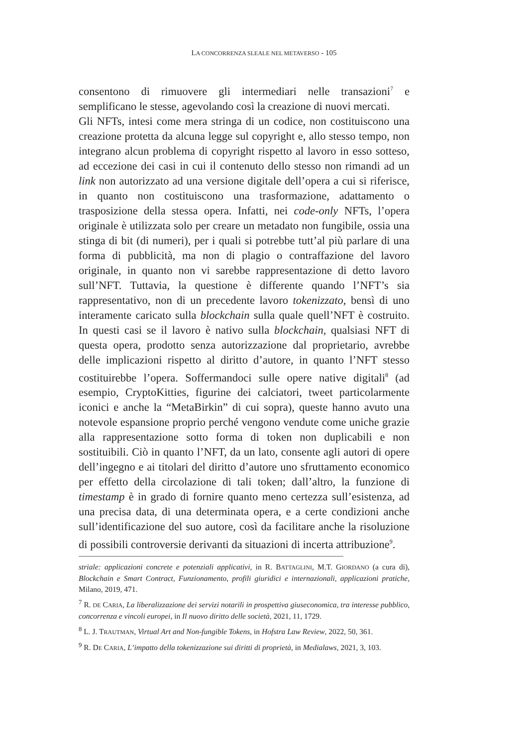LA CONCORRENZA SLEALE NEL METAVERSO - 105
consentono di rimuovere gli intermediari nelle transazioni<sup>7</sup> e semplificano le stesse, agevolando così la creazione di nuovi mercati.
Gli NFTs, intesi come mera stringa di un codice, non costituiscono una creazione protetta da alcuna legge sul copyright e, allo stesso tempo, non integrano alcun problema di copyright rispetto al lavoro in esso sotteso, ad eccezione dei casi in cui il contenuto dello stesso non rimandi ad un link non autorizzato ad una versione digitale dell’opera a cui si riferisce, in quanto non costituiscono una trasformazione, adattamento o trasposizione della stessa opera. Infatti, nei code-only NFTs, l’opera originale è utilizzata solo per creare un metadato non fungibile, ossia una stinga di bit (di numeri), per i quali si potrebbe tutt’al più parlare di una forma di pubblicità, ma non di plagio o contraffazione del lavoro originale, in quanto non vi sarebbe rappresentazione di detto lavoro sull’NFT. Tuttavia, la questione è differente quando l’NFT’s sia rappresentativo, non di un precedente lavoro tokenizzato, bensì di uno interamente caricato sulla blockchain sulla quale quell’NFT è costruito. In questi casi se il lavoro è nativo sulla blockchain, qualsiasi NFT di questa opera, prodotto senza autorizzazione dal proprietario, avrebbe delle implicazioni rispetto al diritto d’autore, in quanto l’NFT stesso costituirebbe l’opera. Soffermandoci sulle opere native digitali<sup>8</sup> (ad esempio, CryptoKitties, figurine dei calciatori, tweet particolarmente iconici e anche la “MetaBirkin” di cui sopra), queste hanno avuto una notevole espansione proprio perché vengono vendute come uniche grazie alla rappresentazione sotto forma di token non duplicabili e non sostituibili. Ciò in quanto l’NFT, da un lato, consente agli autori di opere dell’ingegno e ai titolari del diritto d’autore uno sfruttamento economico per effetto della circolazione di tali token; dall’altro, la funzione di timestamp è in grado di fornire quanto meno certezza sull’esistenza, ad una precisa data, di una determinata opera, e a certe condizioni anche sull’identificazione del suo autore, così da facilitare anche la risoluzione di possibili controversie derivanti da situazioni di incerta attribuzione<sup>9</sup>.
striale: applicazioni concrete e potenziali applicativi, in R. BATTAGLINI, M.T. GIORDANO (a cura di), Blockchain e Smart Contract, Funzionamento, profili giuridici e internazionali, applicazioni pratiche, Milano, 2019, 471.
<sup>7</sup> R. DE CARIA, La liberalizzazione dei servizi notarili in prospettiva giuseconomica, tra interesse pubblico, concorrenza e vincoli europei, in Il nuovo diritto delle società, 2021, 11, 1729.
<sup>8</sup> L. J. TRAUTMAN, Virtual Art and Non-fungible Tokens, in Hofstra Law Review, 2022, 50, 361.
<sup>9</sup> R. DE CARIA, L’impatto della tokenizzazione sui diritti di proprietà, in Medialaws, 2021, 3, 103.